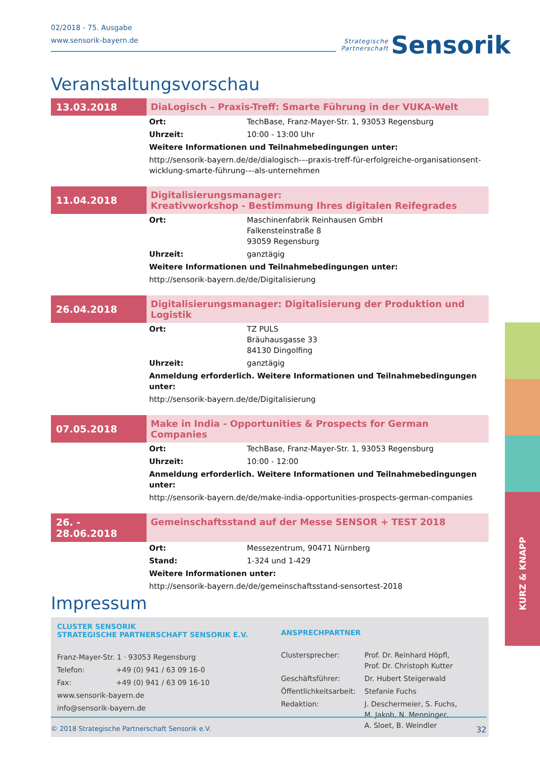02/2018 - 75. Ausgabe
www.sensorik-bayern.de
Strategische
Partnerschaft Sensorik
KURZ & KNAPP
Veranstaltungsvorschau
13.03.2018 DiaLogisch – Praxis-Treff: Smarte Führung in der VUKA-Welt
| Ort: | TechBase, Franz-Mayer-Str. 1, 93053 Regensburg |
| Uhrzeit: | 10:00 - 13:00 Uhr |
| Weitere Informationen und Teilnahmebedingungen unter: | |
| http://sensorik-bayern.de/de/dialogisch-–-praxis-treff-für-erfolgreiche-organisationsent-wicklung-smarte-führung-–-als-unternehmen | |
11.04.2018 Digitalisierungsmanager:
Kreativworkshop - Bestimmung Ihres digitalen Reifegrades
| Ort: | Maschinenfabrik Reinhausen GmbH Falkensteinstraße 8 93059 Regensburg |
| Uhrzeit: | ganztägig |
| Weitere Informationen und Teilnahmebedingungen unter: | |
| http://sensorik-bayern.de/de/Digitalisierung | |
26.04.2018 Digitalisierungsmanager: Digitalisierung der Produktion und Logistik
| Ort: | TZ PULS Bräuhausgasse 33 84130 Dingolfing |
| Uhrzeit: | ganztägig |
| Anmeldung erforderlich. Weitere Informationen und Teilnahmebedingungen unter: | |
| http://sensorik-bayern.de/de/Digitalisierung | |
07.05.2018 Make in India - Opportunities & Prospects for German Companies
| Ort: | TechBase, Franz-Mayer-Str. 1, 93053 Regensburg |
| Uhrzeit: | 10:00 - 12:00 |
| Anmeldung erforderlich. Weitere Informationen und Teilnahmebedingungen unter: | |
| http://sensorik-bayern.de/de/make-india-opportunities-prospects-german-companies | |
26. - 28.06.2018
Gemeinschaftsstand auf der Messe SENSOR + TEST 2018
| Ort: | Messezentrum, 90471 Nürnberg |
| Stand: | 1-324 und 1-429 |
| Weitere Informationen unter: | |
| http://sensorik-bayern.de/de/gemeinschaftsstand-sensortest-2018 | |
Impressum
CLUSTER SENSORIK
STRATEGISCHE PARTNERSCHAFT SENSORIK E.V.
| Franz-Mayer-Str. 1 · 93053 Regensburg | |
| Telefon: | +49 (0) 941 / 63 09 16-0 |
| Fax: | +49 (0) 941 / 63 09 16-10 |
| www.sensorik-bayern.de | |
| info@sensorik-bayern.de | |
ANSPRECHPARTNER
| Clustersprecher: | Prof. Dr. Reinhard Höpfl, Prof. Dr. Christoph Kutter |
| Geschäftsführer: | Dr. Hubert Steigerwald |
| Öffentlichkeitsarbeit: | Stefanie Fuchs |
| Redaktion: | J. Deschermeier, S. Fuchs, M. Jakob, N. Menninger, A. Sloet, B. Weindler |
© 2018 Strategische Partnerschaft Sensorik e.V. 32